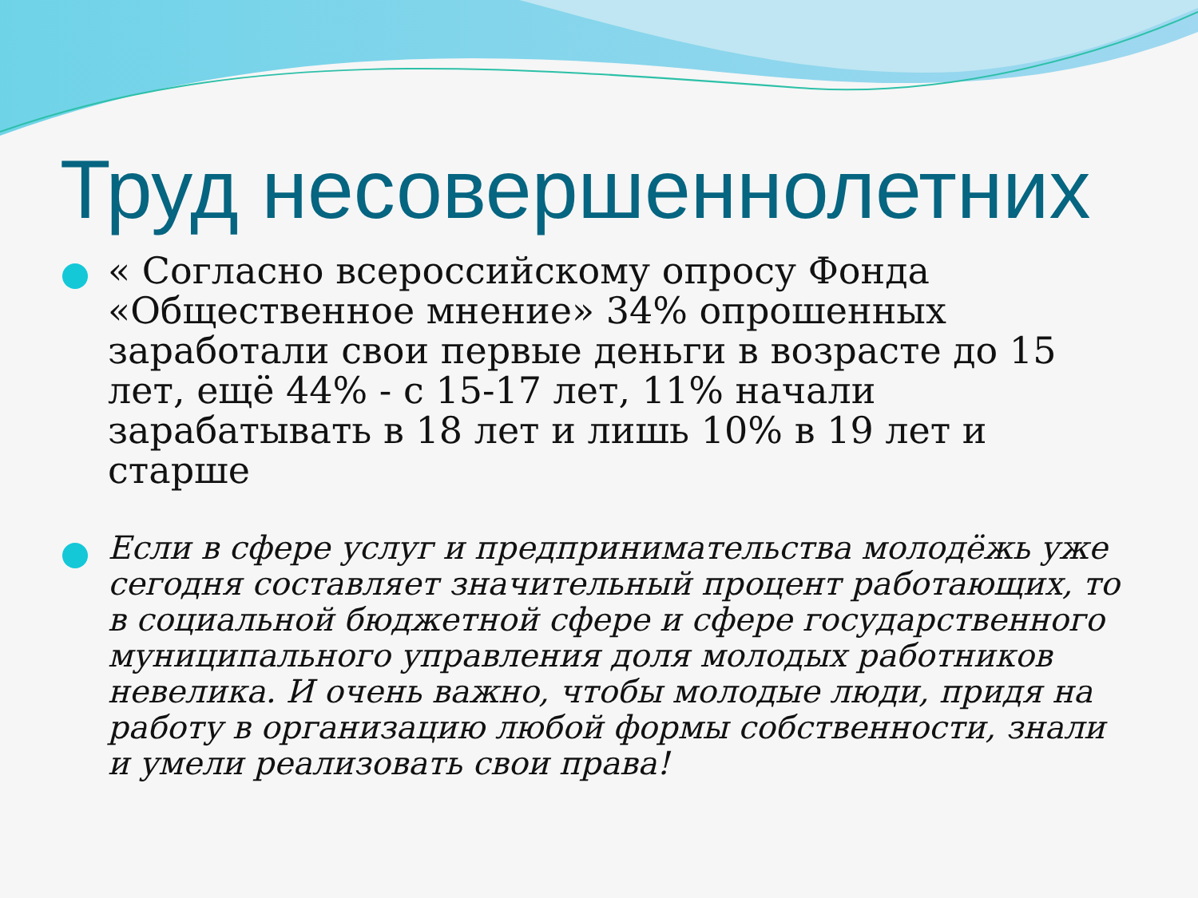Труд несовершеннолетних
« Согласно всероссийскому опросу Фонда «Общественное мнение» 34% опрошенных заработали свои первые деньги в возрасте до 15 лет, ещё 44% - с 15-17 лет, 11% начали зарабатывать в 18 лет и лишь 10% в 19 лет и старше
Если в сфере услуг и предпринимательства молодёжь уже сегодня составляет значительный процент работающих, то в социальной бюджетной сфере и сфере государственного муниципального управления доля молодых работников невелика. И очень важно, чтобы молодые люди, придя на работу в организацию любой формы собственности, знали и умели реализовать свои права!